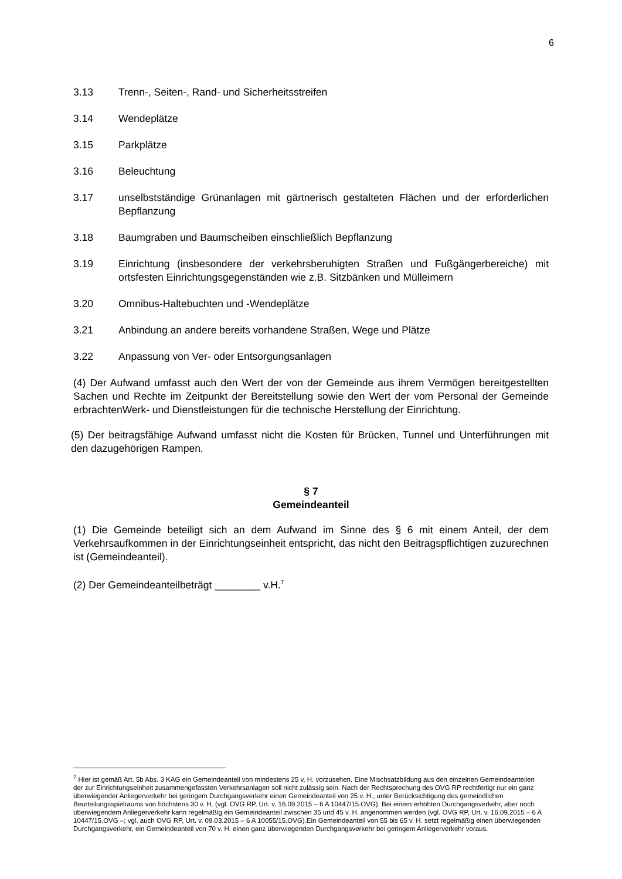6
3.13 Trenn-, Seiten-, Rand- und Sicherheitsstreifen
3.14 Wendeplätze
3.15 Parkplätze
3.16 Beleuchtung
3.17 unselbstständige Grünanlagen mit gärtnerisch gestalteten Flächen und der erforderlichen Bepflanzung
3.18 Baumgraben und Baumscheiben einschließlich Bepflanzung
3.19 Einrichtung (insbesondere der verkehrsberuhigten Straßen und Fußgängerbereiche) mit ortsfesten Einrichtungsgegenständen wie z.B. Sitzbänken und Mülleimern
3.20 Omnibus-Haltebuchten und -Wendeplätze
3.21 Anbindung an andere bereits vorhandene Straßen, Wege und Plätze
3.22 Anpassung von Ver- oder Entsorgungsanlagen
(4) Der Aufwand umfasst auch den Wert der von der Gemeinde aus ihrem Vermögen bereitgestellten Sachen und Rechte im Zeitpunkt der Bereitstellung sowie den Wert der vom Personal der Gemeinde erbrachtenWerk- und Dienstleistungen für die technische Herstellung der Einrichtung.
(5) Der beitragsfähige Aufwand umfasst nicht die Kosten für Brücken, Tunnel und Unterführungen mit den dazugehörigen Rampen.
§ 7
Gemeindeanteil
(1) Die Gemeinde beteiligt sich an dem Aufwand im Sinne des § 6 mit einem Anteil, der dem Verkehrsaufkommen in der Einrichtungseinheit entspricht, das nicht den Beitragspflichtigen zuzurechnen ist (Gemeindeanteil).
(2) Der Gemeindeanteilbeträgt ________ v.H.<sup>7</sup>
<sup>7</sup> Hier ist gemäß Art. 5b Abs. 3 KAG ein Gemeindeanteil von mindestens 25 v. H. vorzusehen. Eine Mischsatzbildung aus den einzelnen Gemeindeanteilen der zur Einrichtungseinheit zusammengefassten Verkehrsanlagen soll nicht zulässig sein. Nach der Rechtsprechung des OVG RP rechtfertigt nur ein ganz überwiegender Anliegerverkehr bei geringem Durchgangsverkehr einen Gemeindeanteil von 25 v. H., unter Berücksichtigung des gemeindlichen Beurteilungsspielraums von höchstens 30 v. H. (vgl. OVG RP, Urt. v. 16.09.2015 – 6 A 10447/15.OVG). Bei einem erhöhten Durchgangsverkehr, aber noch überwiegendem Anliegerverkehr kann regelmäßig ein Gemeindeanteil zwischen 35 und 45 v. H. angenommen werden (vgl. OVG RP, Urt. v. 16.09.2015 – 6 A 10447/15.OVG –; vgl. auch OVG RP, Urt. v. 09.03.2015 – 6 A 10055/15.OVG).Ein Gemeindeanteil von 55 bis 65 v. H. setzt regelmäßig einen überwiegenden Durchgangsverkehr, ein Gemeindeanteil von 70 v. H. einen ganz überwiegenden Durchgangsverkehr bei geringem Anliegerverkehr voraus.